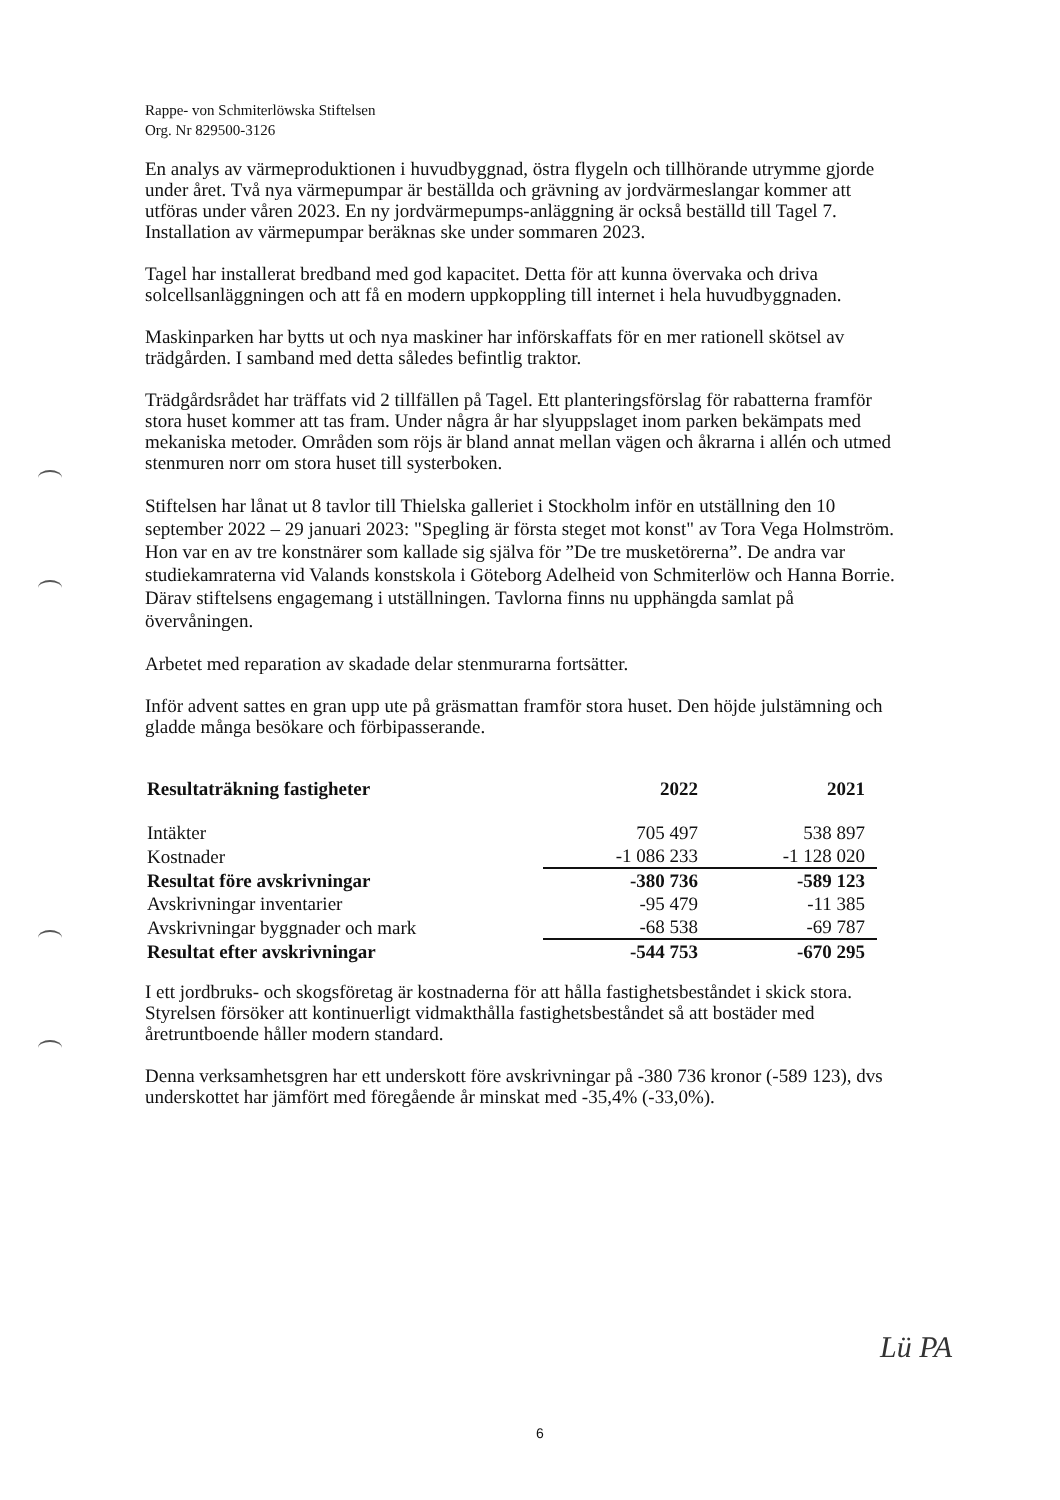Rappe- von Schmiterlöwska Stiftelsen
Org. Nr 829500-3126
En analys av värmeproduktionen i huvudbyggnad, östra flygeln och tillhörande utrymme gjorde under året. Två nya värmepumpar är beställda och grävning av jordvärmeslangar kommer att utföras under våren 2023. En ny jordvärmepumps-anläggning är också beställd till Tagel 7. Installation av värmepumpar beräknas ske under sommaren 2023.
Tagel har installerat bredband med god kapacitet. Detta för att kunna övervaka och driva solcellsanläggningen och att få en modern uppkoppling till internet i hela huvudbyggnaden.
Maskinparken har bytts ut och nya maskiner har införskaffats för en mer rationell skötsel av trädgården. I samband med detta således befintlig traktor.
Trädgårdsrådet har träffats vid 2 tillfällen på Tagel. Ett planteringsförslag för rabatterna framför stora huset kommer att tas fram. Under några år har slyuppslaget inom parken bekämpats med mekaniska metoder. Områden som röjs är bland annat mellan vägen och åkrarna i allén och utmed stenmuren norr om stora huset till systerboken.
Stiftelsen har lånat ut 8 tavlor till Thielska galleriet i Stockholm inför en utställning den 10 september 2022 – 29 januari 2023: "Spegling är första steget mot konst" av Tora Vega Holmström. Hon var en av tre konstnärer som kallade sig själva för ”De tre musketörerna”. De andra var studiekamraterna vid Valands konstskola i Göteborg Adelheid von Schmiterlöw och Hanna Borrie. Därav stiftelsens engagemang i utställningen. Tavlorna finns nu upphängda samlat på övervåningen.
Arbetet med reparation av skadade delar stenmurarna fortsätter.
Inför advent sattes en gran upp ute på gräsmattan framför stora huset. Den höjde julstämning och gladde många besökare och förbipasserande.
| Resultaträkning fastigheter | 2022 | 2021 |
| --- | --- | --- |
| Intäkter | 705 497 | 538 897 |
| Kostnader | -1 086 233 | -1 128 020 |
| Resultat före avskrivningar | -380 736 | -589 123 |
| Avskrivningar inventarier | -95 479 | -11 385 |
| Avskrivningar byggnader och mark | -68 538 | -69 787 |
| Resultat efter avskrivningar | -544 753 | -670 295 |
I ett jordbruks- och skogsföretag är kostnaderna för att hålla fastighetsbeståndet i skick stora. Styrelsen försöker att kontinuerligt vidmakthålla fastighetsbeståndet så att bostäder med åretruntboende håller modern standard.
Denna verksamhetsgren har ett underskott före avskrivningar på -380 736 kronor (-589 123), dvs underskottet har jämfört med föregående år minskat med -35,4% (-33,0%).
6
Lü PA